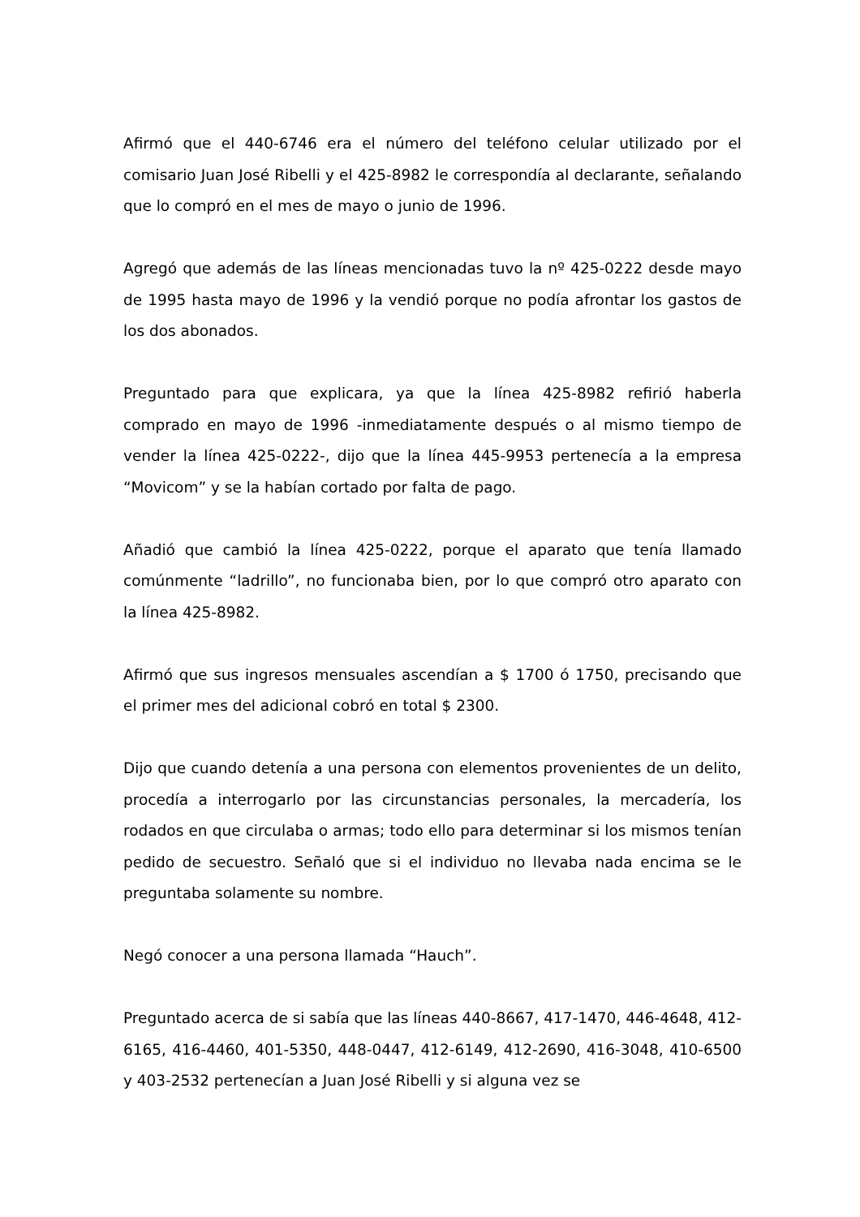Afirmó que el 440-6746 era el número del teléfono celular utilizado por el comisario Juan José Ribelli y el 425-8982 le correspondía al declarante, señalando que lo compró en el mes de mayo o junio de 1996.
Agregó que además de las líneas mencionadas tuvo la nº 425-0222 desde mayo de 1995 hasta mayo de 1996 y la vendió porque no podía afrontar los gastos de los dos abonados.
Preguntado para que explicara, ya que la línea 425-8982 refirió haberla comprado en mayo de 1996 -inmediatamente después o al mismo tiempo de vender la línea 425-0222-, dijo que la línea 445-9953 pertenecía a la empresa “Movicom” y se la habían cortado por falta de pago.
Añadió que cambió la línea 425-0222, porque el aparato que tenía llamado comúnmente “ladrillo”, no funcionaba bien, por lo que compró otro aparato con la línea 425-8982.
Afirmó que sus ingresos mensuales ascendían a $ 1700 ó 1750, precisando que el primer mes del adicional cobró en total $ 2300.
Dijo que cuando detenía a una persona con elementos provenientes de un delito, procedía a interrogarlo por las circunstancias personales, la mercadería, los rodados en que circulaba o armas; todo ello para determinar si los mismos tenían pedido de secuestro. Señaló que si el individuo no llevaba nada encima se le preguntaba solamente su nombre.
Negó conocer a una persona llamada “Hauch”.
Preguntado acerca de si sabía que las líneas 440-8667, 417-1470, 446-4648, 412-6165, 416-4460, 401-5350, 448-0447, 412-6149, 412-2690, 416-3048, 410-6500 y 403-2532 pertenecían a Juan José Ribelli y si alguna vez se